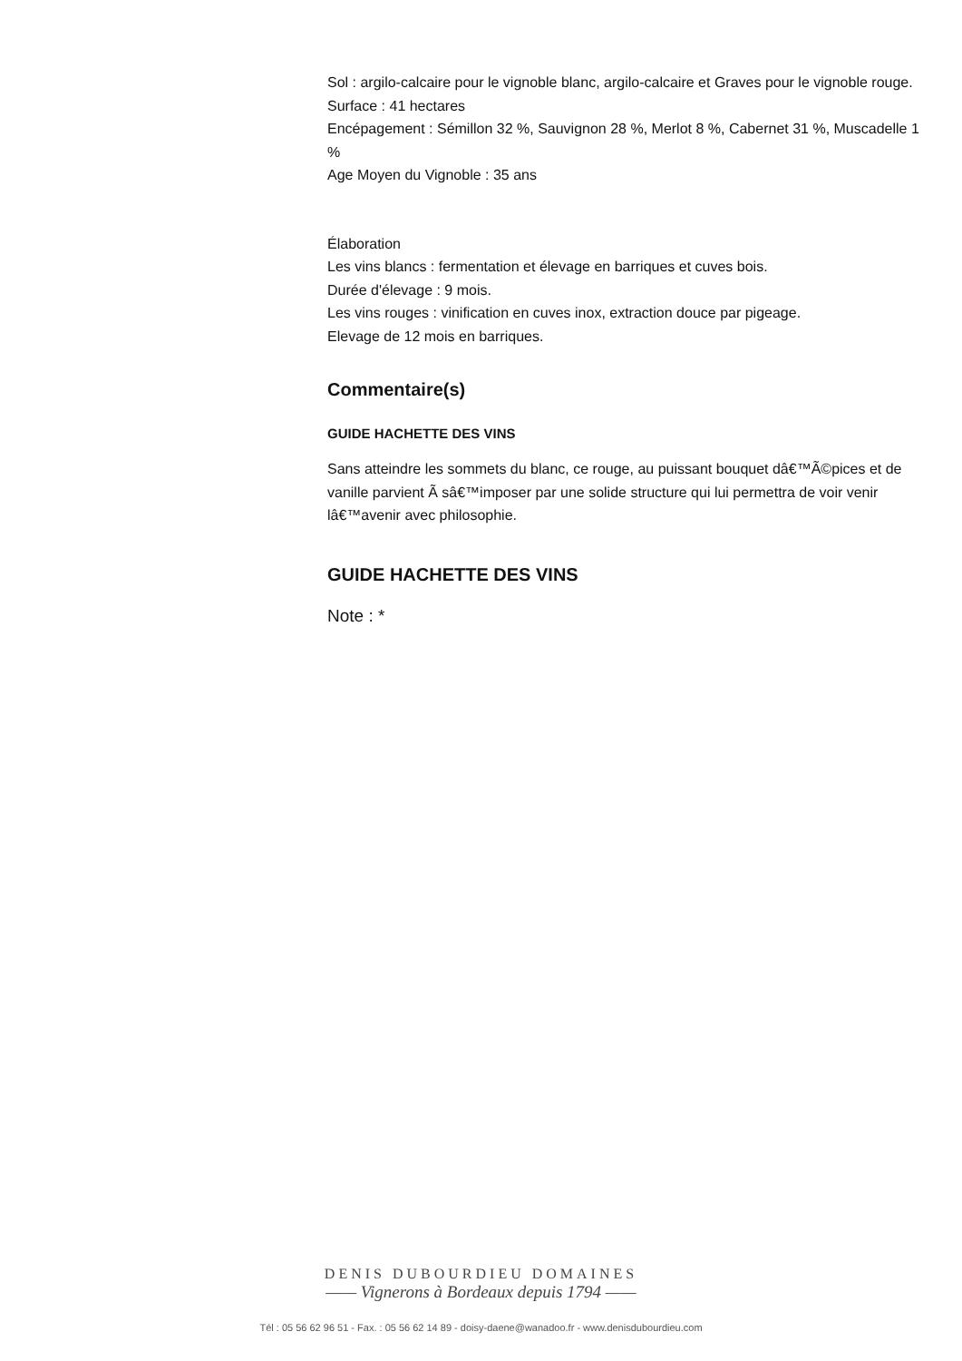Sol : argilo-calcaire pour le vignoble blanc, argilo-calcaire et Graves pour le vignoble rouge.
Surface : 41 hectares
Encépagement : Sémillon 32 %, Sauvignon 28 %, Merlot 8 %, Cabernet 31 %, Muscadelle 1 %
Age Moyen du Vignoble : 35 ans
Élaboration
Les vins blancs : fermentation et élevage en barriques et cuves bois.
Durée d'élevage : 9 mois.
Les vins rouges : vinification en cuves inox, extraction douce par pigeage.
Elevage de 12 mois en barriques.
Commentaire(s)
GUIDE HACHETTE DES VINS
Sans atteindre les sommets du blanc, ce rouge, au puissant bouquet dâ€™Ã©pices et de vanille parvient Ã sâ€™imposer par une solide structure qui lui permettra de voir venir lâ€™avenir avec philosophie.
GUIDE HACHETTE DES VINS
Note : *
DENIS DUBOURDIEU DOMAINES
—— Vignerons à Bordeaux depuis 1794 ——
Tél : 05 56 62 96 51 - Fax. : 05 56 62 14 89 - doisy-daene@wanadoo.fr - www.denisdubourdieu.com